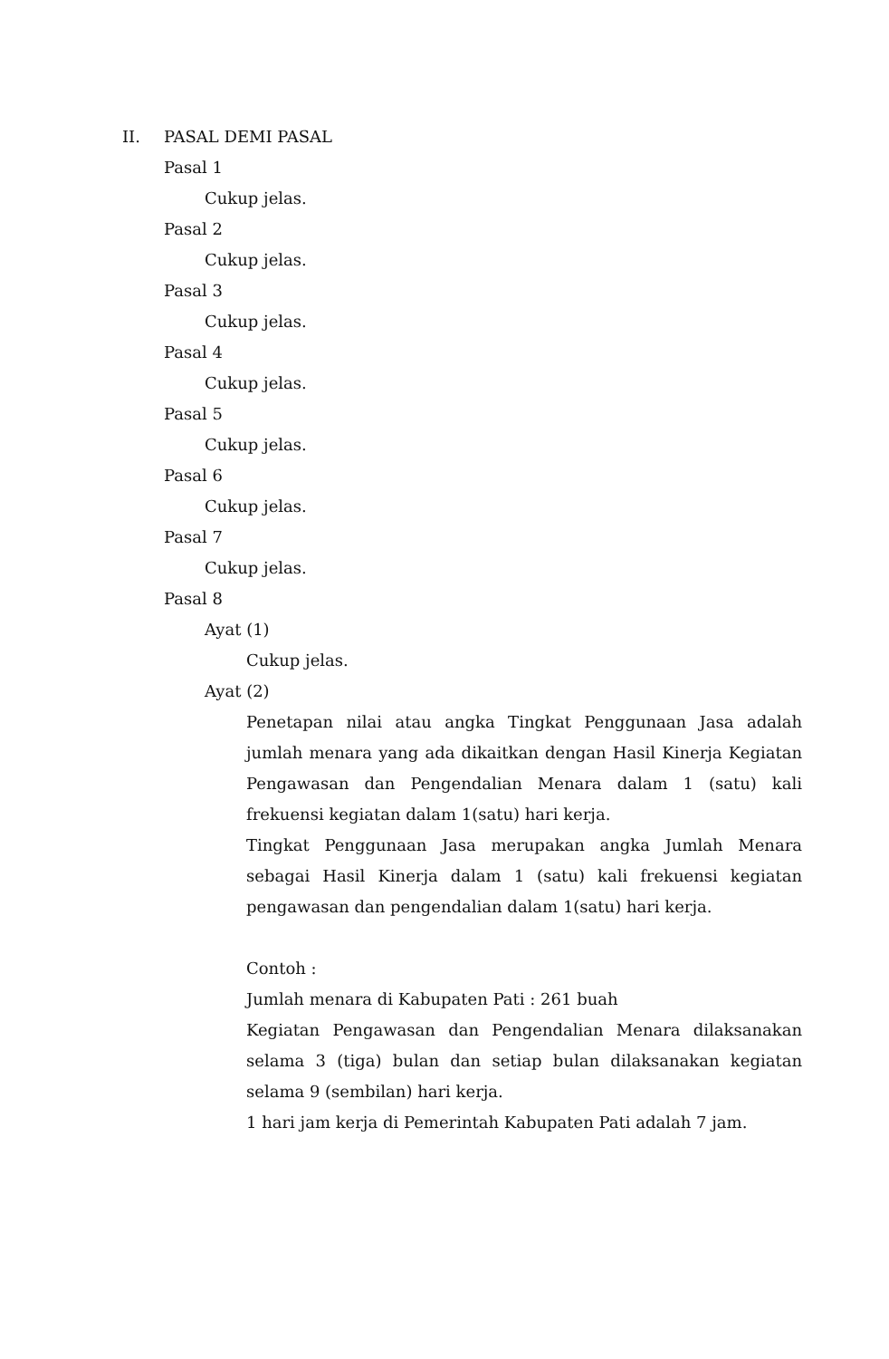II. PASAL DEMI PASAL
Pasal 1
Cukup jelas.
Pasal 2
Cukup jelas.
Pasal 3
Cukup jelas.
Pasal 4
Cukup jelas.
Pasal 5
Cukup jelas.
Pasal 6
Cukup jelas.
Pasal 7
Cukup jelas.
Pasal 8
Ayat (1)
Cukup jelas.
Ayat (2)
Penetapan nilai atau angka Tingkat Penggunaan Jasa adalah jumlah menara yang ada dikaitkan dengan Hasil Kinerja Kegiatan Pengawasan dan Pengendalian Menara dalam 1 (satu) kali frekuensi kegiatan dalam 1(satu) hari kerja.
Tingkat Penggunaan Jasa merupakan angka Jumlah Menara sebagai Hasil Kinerja dalam 1 (satu) kali frekuensi kegiatan pengawasan dan pengendalian dalam 1(satu) hari kerja.
Contoh :
Jumlah menara di Kabupaten Pati : 261 buah
Kegiatan Pengawasan dan Pengendalian Menara dilaksanakan selama 3 (tiga) bulan dan setiap bulan dilaksanakan kegiatan selama 9 (sembilan) hari kerja.
1 hari jam kerja di Pemerintah Kabupaten Pati adalah 7 jam.